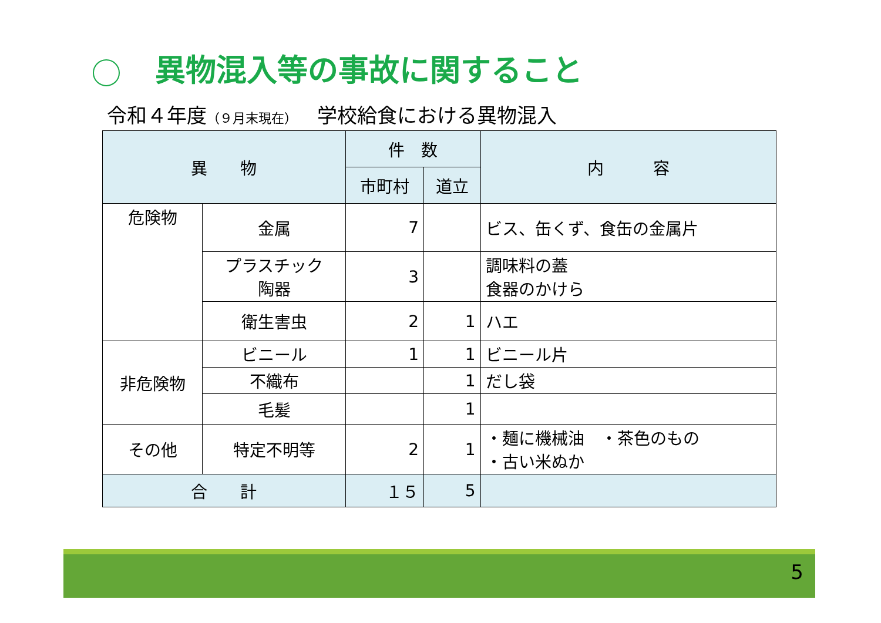異物混入等の事故に関すること
令和４年度（９月末現在）　 学校給食における異物混入
| 異 物 | | 件 数 | | 内 容 |
| --- | --- | --- | --- | --- |
| | | 市町村 | 道立 | |
| 危険物 | 金属 | 7 | | ビス、缶くず、食缶の金属片 |
| | プラスチック 陶器 | 3 | | 調味料の蓋 食器のかけら |
| | 衛生害虫 | 2 | 1 | ハエ |
| 非危険物 | ビニール | 1 | 1 | ビニール片 |
| | 不織布 | | 1 | だし袋 |
| | 毛髪 | | 1 | |
| その他 | 特定不明等 | 2 | 1 | ・麺に機械油 ・茶色のもの ・古い米ぬか |
| 合 計 | | １５ | 5 | |
5